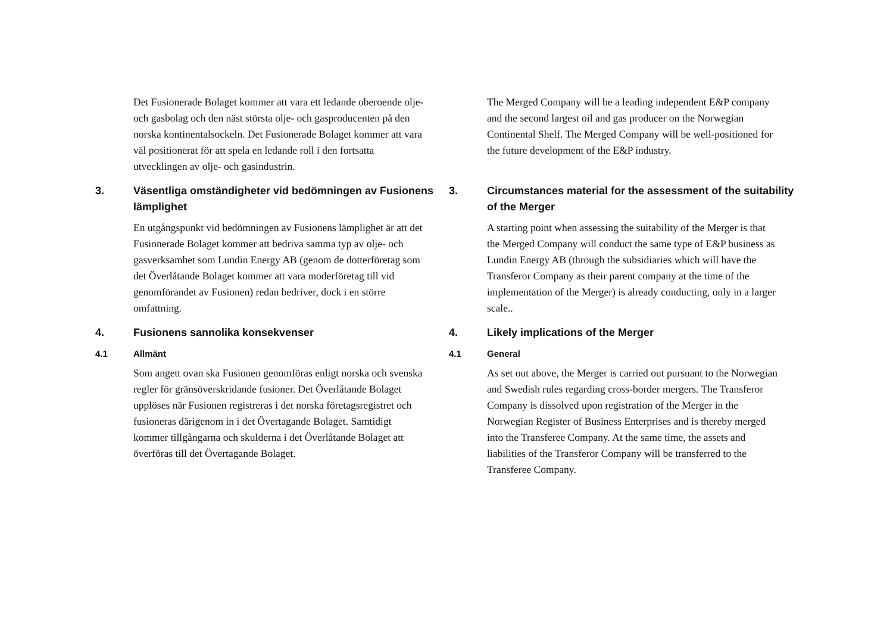Det Fusionerade Bolaget kommer att vara ett ledande oberoende olje- och gasbolag och den näst största olje- och gasproducenten på den norska kontinentalsockeln. Det Fusionerade Bolaget kommer att vara väl positionerat för att spela en ledande roll i den fortsatta utvecklingen av olje- och gasindustrin.
3. Väsentliga omständigheter vid bedömningen av Fusionens lämplighet
En utgångspunkt vid bedömningen av Fusionens lämplighet är att det Fusionerade Bolaget kommer att bedriva samma typ av olje- och gasverksamhet som Lundin Energy AB (genom de dotterföretag som det Överlåtande Bolaget kommer att vara moderföretag till vid genomförandet av Fusionen) redan bedriver, dock i en större omfattning.
4. Fusionens sannolika konsekvenser
4.1 Allmänt
Som angett ovan ska Fusionen genomföras enligt norska och svenska regler för gränsöverskridande fusioner. Det Överlåtande Bolaget upplöses när Fusionen registreras i det norska företagsregistret och fusioneras därigenom in i det Övertagande Bolaget. Samtidigt kommer tillgångarna och skulderna i det Överlåtande Bolaget att överföras till det Övertagande Bolaget.
The Merged Company will be a leading independent E&P company and the second largest oil and gas producer on the Norwegian Continental Shelf. The Merged Company will be well-positioned for the future development of the E&P industry.
3. Circumstances material for the assessment of the suitability of the Merger
A starting point when assessing the suitability of the Merger is that the Merged Company will conduct the same type of E&P business as Lundin Energy AB (through the subsidiaries which will have the Transferor Company as their parent company at the time of the implementation of the Merger) is already conducting, only in a larger scale..
4. Likely implications of the Merger
4.1 General
As set out above, the Merger is carried out pursuant to the Norwegian and Swedish rules regarding cross-border mergers. The Transferor Company is dissolved upon registration of the Merger in the Norwegian Register of Business Enterprises and is thereby merged into the Transferee Company. At the same time, the assets and liabilities of the Transferor Company will be transferred to the Transferee Company.